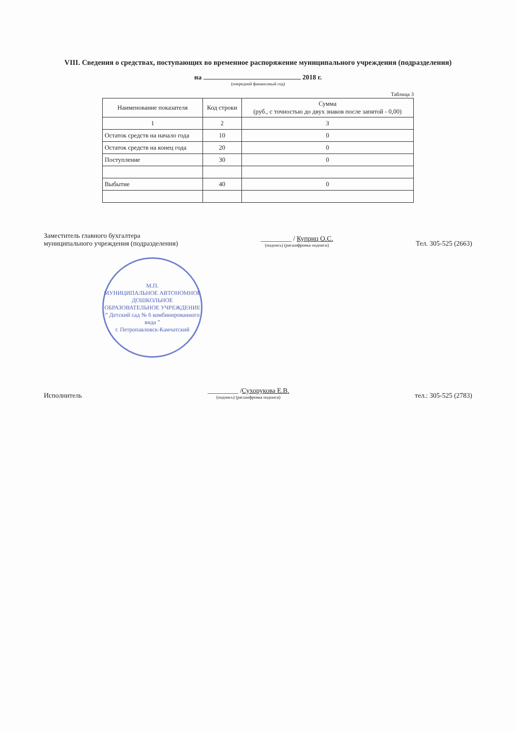VIII. Сведения о средствах, поступающих во временное распоряжение муниципального учреждения (подразделения)
на 2018 г.
(очередной финансовый год)
Таблица 3
| Наименование показателя | Код строки | Сумма (руб., с точностью до двух знаков после запятой - 0,00) |
| --- | --- | --- |
| 1 | 2 | 3 |
| Остаток средств на начало года | 10 | 0 |
| Остаток средств на конец года | 20 | 0 |
| Поступление | 30 | 0 |
| Выбытие | 40 | 0 |
Заместитель главного бухгалтера
муниципального учреждения (подразделения)
_________ / Куприц О.С.
(подпись) (расшифровка подписи)
Тел. 305-525 (2663)
М.П.
МУНИЦИПАЛЬНОЕ АВТОНОМНОЕ ДОШКОЛЬНОЕ ОБРАЗОВАТЕЛЬНОЕ УЧРЕЖДЕНИЕ
“ Детский сад № 6 комбинированного вида ”
г. Петропавловск-Камчатский
Исполнитель
_________ /Сухорукова Е.В.
(подпись) (расшифровка подписи)
тел.: 305-525 (2783)